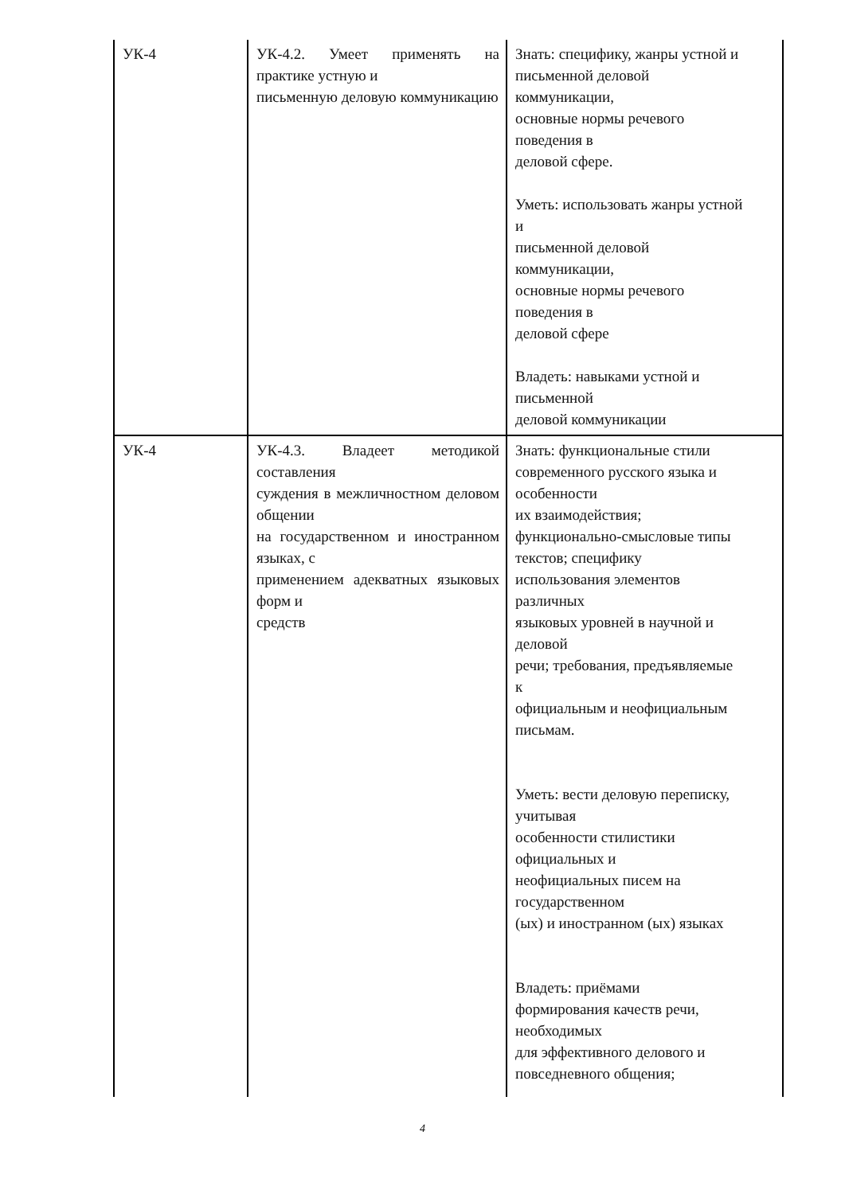| УК-4 | УК-4.2. Умеет применять на практике устную и письменную деловую коммуникацию | Знать: специфику, жанры устной и письменной деловой коммуникации, основные нормы речевого поведения в деловой сфере. Уметь: использовать жанры устной и письменной деловой коммуникации, основные нормы речевого поведения в деловой сфере Владеть: навыками устной и письменной деловой коммуникации |
| УК-4 | УК-4.3. Владеет методикой составления суждения в межличностном деловом общении на государственном и иностранном языках, с применением адекватных языковых форм и средств | Знать: функциональные стили современного русского языка и особенности их взаимодействия; функционально-смысловые типы текстов; специфику использования элементов различных языковых уровней в научной и деловой речи; требования, предъявляемые к официальным и неофициальным письмам. Уметь: вести деловую переписку, учитывая особенности стилистики официальных и неофициальных писем на государственном (ых) и иностранном (ых) языках Владеть: приёмами формирования качеств речи, необходимых для эффективного делового и повседневного общения; |
4